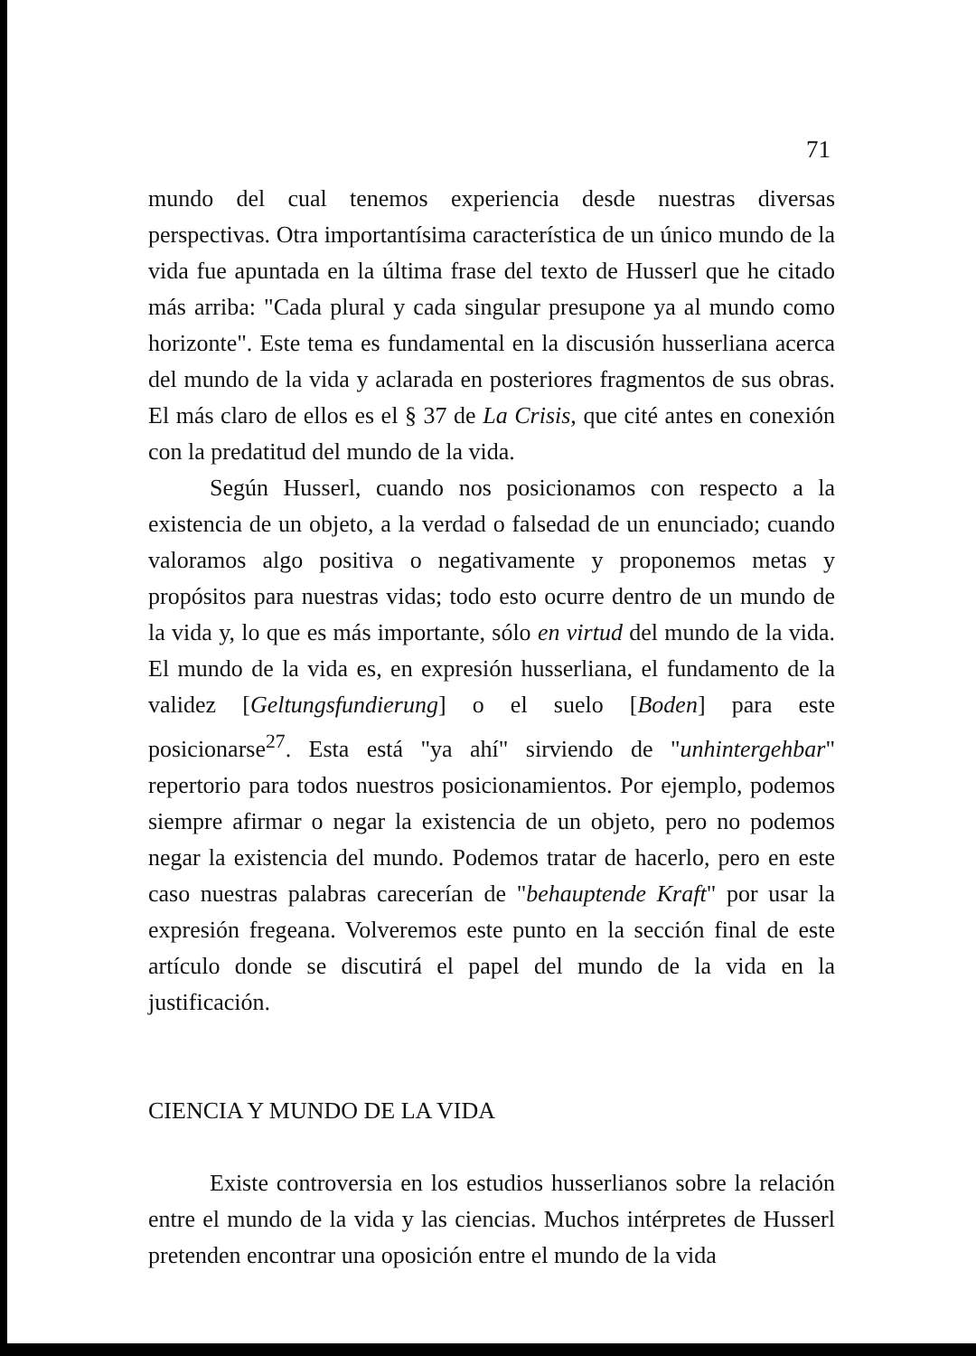71
mundo del cual tenemos experiencia desde nuestras diversas perspectivas. Otra importantísima característica de un único mundo de la vida fue apuntada en la última frase del texto de Husserl que he citado más arriba: "Cada plural y cada singular presupone ya al mundo como horizonte". Este tema es fundamental en la discusión husserliana acerca del mundo de la vida y aclarada en posteriores fragmentos de sus obras. El más claro de ellos es el § 37 de La Crisis, que cité antes en conexión con la predatitud del mundo de la vida.
Según Husserl, cuando nos posicionamos con respecto a la existencia de un objeto, a la verdad o falsedad de un enunciado; cuando valoramos algo positiva o negativamente y proponemos metas y propósitos para nuestras vidas; todo esto ocurre dentro de un mundo de la vida y, lo que es más importante, sólo en virtud del mundo de la vida. El mundo de la vida es, en expresión husserliana, el fundamento de la validez [Geltungsfundierung] o el suelo [Boden] para este posicionarse<sup>27</sup>. Esta está "ya ahí" sirviendo de "unhintergehbar" repertorio para todos nuestros posicionamientos. Por ejemplo, podemos siempre afirmar o negar la existencia de un objeto, pero no podemos negar la existencia del mundo. Podemos tratar de hacerlo, pero en este caso nuestras palabras carecerían de "behauptende Kraft" por usar la expresión fregeana. Volveremos este punto en la sección final de este artículo donde se discutirá el papel del mundo de la vida en la justificación.
CIENCIA Y MUNDO DE LA VIDA
Existe controversia en los estudios husserlianos sobre la relación entre el mundo de la vida y las ciencias. Muchos intérpretes de Husserl pretenden encontrar una oposición entre el mundo de la vida